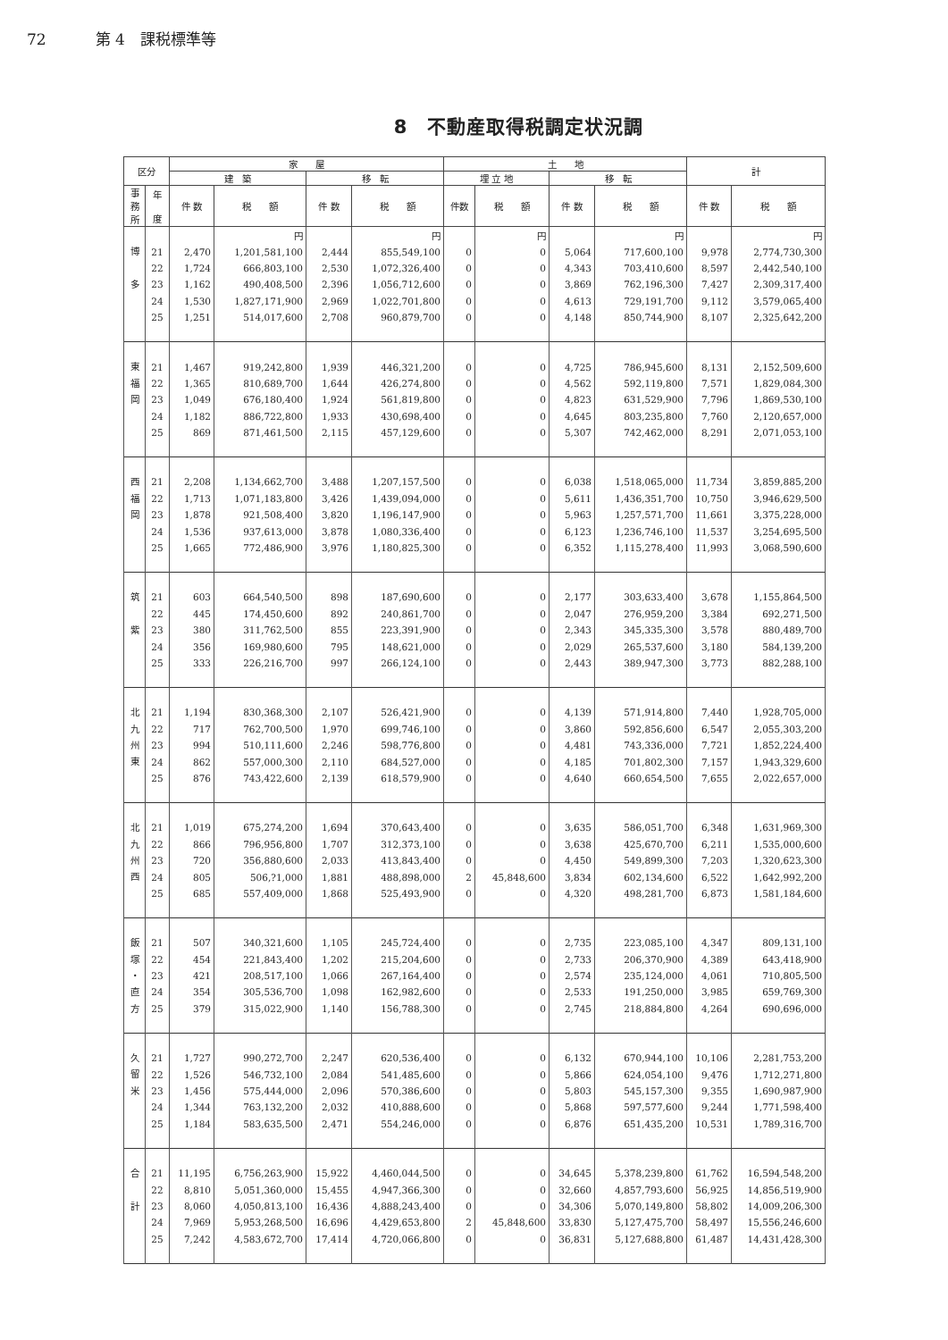72 第 4　課税標準等
8　不動産取得税調定状況調
| 区分 | | 家 屋 | | | | 土 地 | | | | 計 | |
| --- | --- | --- | --- | --- | --- | --- | --- | --- | --- | --- | --- |
| | | 建 築 | | 移 転 | | 埋 立 地 | | 移 転 | | | |
| 事 務 所 | 年 度 | 件 数 | 税 額 | 件 数 | 税 額 | 件数 | 税 額 | 件 数 | 税 額 | 件 数 | 税 額 |
| | | | 円 | | 円 | | 円 | | 円 | | 円 |
| 博 多 | 21 | 2,470 | 1,201,581,100 | 2,444 | 855,549,100 | 0 | 0 | 5,064 | 717,600,100 | 9,978 | 2,774,730,300 |
| | 22 | 1,724 | 666,803,100 | 2,530 | 1,072,326,400 | 0 | 0 | 4,343 | 703,410,600 | 8,597 | 2,442,540,100 |
| | 23 | 1,162 | 490,408,500 | 2,396 | 1,056,712,600 | 0 | 0 | 3,869 | 762,196,300 | 7,427 | 2,309,317,400 |
| | 24 | 1,530 | 1,827,171,900 | 2,969 | 1,022,701,800 | 0 | 0 | 4,613 | 729,191,700 | 9,112 | 3,579,065,400 |
| | 25 | 1,251 | 514,017,600 | 2,708 | 960,879,700 | 0 | 0 | 4,148 | 850,744,900 | 8,107 | 2,325,642,200 |
| 東 福 岡 | 21 | 1,467 | 919,242,800 | 1,939 | 446,321,200 | 0 | 0 | 4,725 | 786,945,600 | 8,131 | 2,152,509,600 |
| | 22 | 1,365 | 810,689,700 | 1,644 | 426,274,800 | 0 | 0 | 4,562 | 592,119,800 | 7,571 | 1,829,084,300 |
| | 23 | 1,049 | 676,180,400 | 1,924 | 561,819,800 | 0 | 0 | 4,823 | 631,529,900 | 7,796 | 1,869,530,100 |
| | 24 | 1,182 | 886,722,800 | 1,933 | 430,698,400 | 0 | 0 | 4,645 | 803,235,800 | 7,760 | 2,120,657,000 |
| | 25 | 869 | 871,461,500 | 2,115 | 457,129,600 | 0 | 0 | 5,307 | 742,462,000 | 8,291 | 2,071,053,100 |
| 西 福 岡 | 21 | 2,208 | 1,134,662,700 | 3,488 | 1,207,157,500 | 0 | 0 | 6,038 | 1,518,065,000 | 11,734 | 3,859,885,200 |
| | 22 | 1,713 | 1,071,183,800 | 3,426 | 1,439,094,000 | 0 | 0 | 5,611 | 1,436,351,700 | 10,750 | 3,946,629,500 |
| | 23 | 1,878 | 921,508,400 | 3,820 | 1,196,147,900 | 0 | 0 | 5,963 | 1,257,571,700 | 11,661 | 3,375,228,000 |
| | 24 | 1,536 | 937,613,000 | 3,878 | 1,080,336,400 | 0 | 0 | 6,123 | 1,236,746,100 | 11,537 | 3,254,695,500 |
| | 25 | 1,665 | 772,486,900 | 3,976 | 1,180,825,300 | 0 | 0 | 6,352 | 1,115,278,400 | 11,993 | 3,068,590,600 |
| 筑 紫 | 21 | 603 | 664,540,500 | 898 | 187,690,600 | 0 | 0 | 2,177 | 303,633,400 | 3,678 | 1,155,864,500 |
| | 22 | 445 | 174,450,600 | 892 | 240,861,700 | 0 | 0 | 2,047 | 276,959,200 | 3,384 | 692,271,500 |
| | 23 | 380 | 311,762,500 | 855 | 223,391,900 | 0 | 0 | 2,343 | 345,335,300 | 3,578 | 880,489,700 |
| | 24 | 356 | 169,980,600 | 795 | 148,621,000 | 0 | 0 | 2,029 | 265,537,600 | 3,180 | 584,139,200 |
| | 25 | 333 | 226,216,700 | 997 | 266,124,100 | 0 | 0 | 2,443 | 389,947,300 | 3,773 | 882,288,100 |
| 北 九 州 東 | 21 | 1,194 | 830,368,300 | 2,107 | 526,421,900 | 0 | 0 | 4,139 | 571,914,800 | 7,440 | 1,928,705,000 |
| | 22 | 717 | 762,700,500 | 1,970 | 699,746,100 | 0 | 0 | 3,860 | 592,856,600 | 6,547 | 2,055,303,200 |
| | 23 | 994 | 510,111,600 | 2,246 | 598,776,800 | 0 | 0 | 4,481 | 743,336,000 | 7,721 | 1,852,224,400 |
| | 24 | 862 | 557,000,300 | 2,110 | 684,527,000 | 0 | 0 | 4,185 | 701,802,300 | 7,157 | 1,943,329,600 |
| | 25 | 876 | 743,422,600 | 2,139 | 618,579,900 | 0 | 0 | 4,640 | 660,654,500 | 7,655 | 2,022,657,000 |
| 北 九 州 西 | 21 | 1,019 | 675,274,200 | 1,694 | 370,643,400 | 0 | 0 | 3,635 | 586,051,700 | 6,348 | 1,631,969,300 |
| | 22 | 866 | 796,956,800 | 1,707 | 312,373,100 | 0 | 0 | 3,638 | 425,670,700 | 6,211 | 1,535,000,600 |
| | 23 | 720 | 356,880,600 | 2,033 | 413,843,400 | 0 | 0 | 4,450 | 549,899,300 | 7,203 | 1,320,623,300 |
| | 24 | 805 | 506,?1,000 | 1,881 | 488,898,000 | 2 | 45,848,600 | 3,834 | 602,134,600 | 6,522 | 1,642,992,200 |
| | 25 | 685 | 557,409,000 | 1,868 | 525,493,900 | 0 | 0 | 4,320 | 498,281,700 | 6,873 | 1,581,184,600 |
| 飯 塚 ・ 直 方 | 21 | 507 | 340,321,600 | 1,105 | 245,724,400 | 0 | 0 | 2,735 | 223,085,100 | 4,347 | 809,131,100 |
| | 22 | 454 | 221,843,400 | 1,202 | 215,204,600 | 0 | 0 | 2,733 | 206,370,900 | 4,389 | 643,418,900 |
| | 23 | 421 | 208,517,100 | 1,066 | 267,164,400 | 0 | 0 | 2,574 | 235,124,000 | 4,061 | 710,805,500 |
| | 24 | 354 | 305,536,700 | 1,098 | 162,982,600 | 0 | 0 | 2,533 | 191,250,000 | 3,985 | 659,769,300 |
| | 25 | 379 | 315,022,900 | 1,140 | 156,788,300 | 0 | 0 | 2,745 | 218,884,800 | 4,264 | 690,696,000 |
| 久 留 米 | 21 | 1,727 | 990,272,700 | 2,247 | 620,536,400 | 0 | 0 | 6,132 | 670,944,100 | 10,106 | 2,281,753,200 |
| | 22 | 1,526 | 546,732,100 | 2,084 | 541,485,600 | 0 | 0 | 5,866 | 624,054,100 | 9,476 | 1,712,271,800 |
| | 23 | 1,456 | 575,444,000 | 2,096 | 570,386,600 | 0 | 0 | 5,803 | 545,157,300 | 9,355 | 1,690,987,900 |
| | 24 | 1,344 | 763,132,200 | 2,032 | 410,888,600 | 0 | 0 | 5,868 | 597,577,600 | 9,244 | 1,771,598,400 |
| | 25 | 1,184 | 583,635,500 | 2,471 | 554,246,000 | 0 | 0 | 6,876 | 651,435,200 | 10,531 | 1,789,316,700 |
| 合 計 | 21 | 11,195 | 6,756,263,900 | 15,922 | 4,460,044,500 | 0 | 0 | 34,645 | 5,378,239,800 | 61,762 | 16,594,548,200 |
| | 22 | 8,810 | 5,051,360,000 | 15,455 | 4,947,366,300 | 0 | 0 | 32,660 | 4,857,793,600 | 56,925 | 14,856,519,900 |
| | 23 | 8,060 | 4,050,813,100 | 16,436 | 4,888,243,400 | 0 | 0 | 34,306 | 5,070,149,800 | 58,802 | 14,009,206,300 |
| | 24 | 7,969 | 5,953,268,500 | 16,696 | 4,429,653,800 | 2 | 45,848,600 | 33,830 | 5,127,475,700 | 58,497 | 15,556,246,600 |
| | 25 | 7,242 | 4,583,672,700 | 17,414 | 4,720,066,800 | 0 | 0 | 36,831 | 5,127,688,800 | 61,487 | 14,431,428,300 |